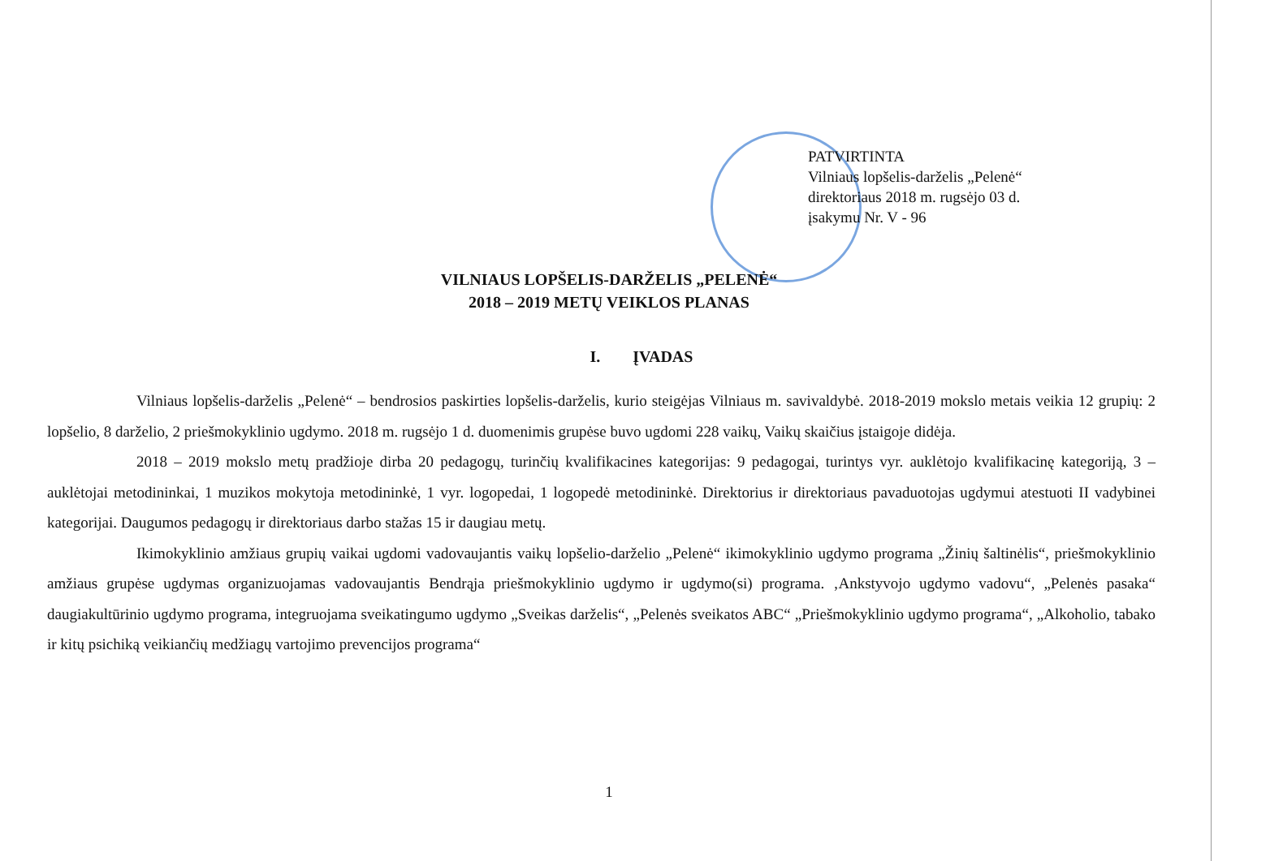PATVIRTINTA
Vilniaus lopšelis-darželis „Pelenė“
direktoriaus 2018 m. rugsėjo 03 d.
įsakymu Nr. V - 96
VILNIAUS LOPŠELIS-DARŽELIS „PELENĖ“
2018 – 2019 METŲ VEIKLOS PLANAS
I. ĮVADAS
Vilniaus lopšelis-darželis „Pelenė“ – bendrosios paskirties lopšelis-darželis, kurio steigėjas Vilniaus m. savivaldybė. 2018-2019 mokslo metais veikia 12 grupių: 2 lopšelio, 8 darželio, 2 priešmokyklinio ugdymo. 2018 m. rugsėjo 1 d. duomenimis grupėse buvo ugdomi 228 vaikų, Vaikų skaičius įstaigoje didėja.
2018 – 2019 mokslo metų pradžioje dirba 20 pedagogų, turinčių kvalifikacines kategorijas: 9 pedagogai, turintys vyr. auklėtojo kvalifikacinę kategoriją, 3 – auklėtojai metodininkai, 1 muzikos mokytoja metodininkė, 1 vyr. logopedai, 1 logopedė metodininkė. Direktorius ir direktoriaus pavaduotojas ugdymui atestuoti II vadybinei kategorijai. Daugumos pedagogų ir direktoriaus darbo stažas 15 ir daugiau metų.
Ikimokyklinio amžiaus grupių vaikai ugdomi vadovaujantis vaikų lopšelio-darželio „Pelenė“ ikimokyklinio ugdymo programa „Žinių šaltinėlis“, priešmokyklinio amžiaus grupėse ugdymas organizuojamas vadovaujantis Bendrąja priešmokyklinio ugdymo ir ugdymo(si) programa. ‚Ankstyvojo ugdymo vadovu“, „Pelenės pasaka“ daugiakultūrinio ugdymo programa, integruojama sveikatingumo ugdymo „Sveikas darželis“, „Pelenės sveikatos ABC“ „Priešmokyklinio ugdymo programa“, „Alkoholio, tabako ir kitų psichiką veikiančių medžiagų vartojimo prevencijos programa“
1